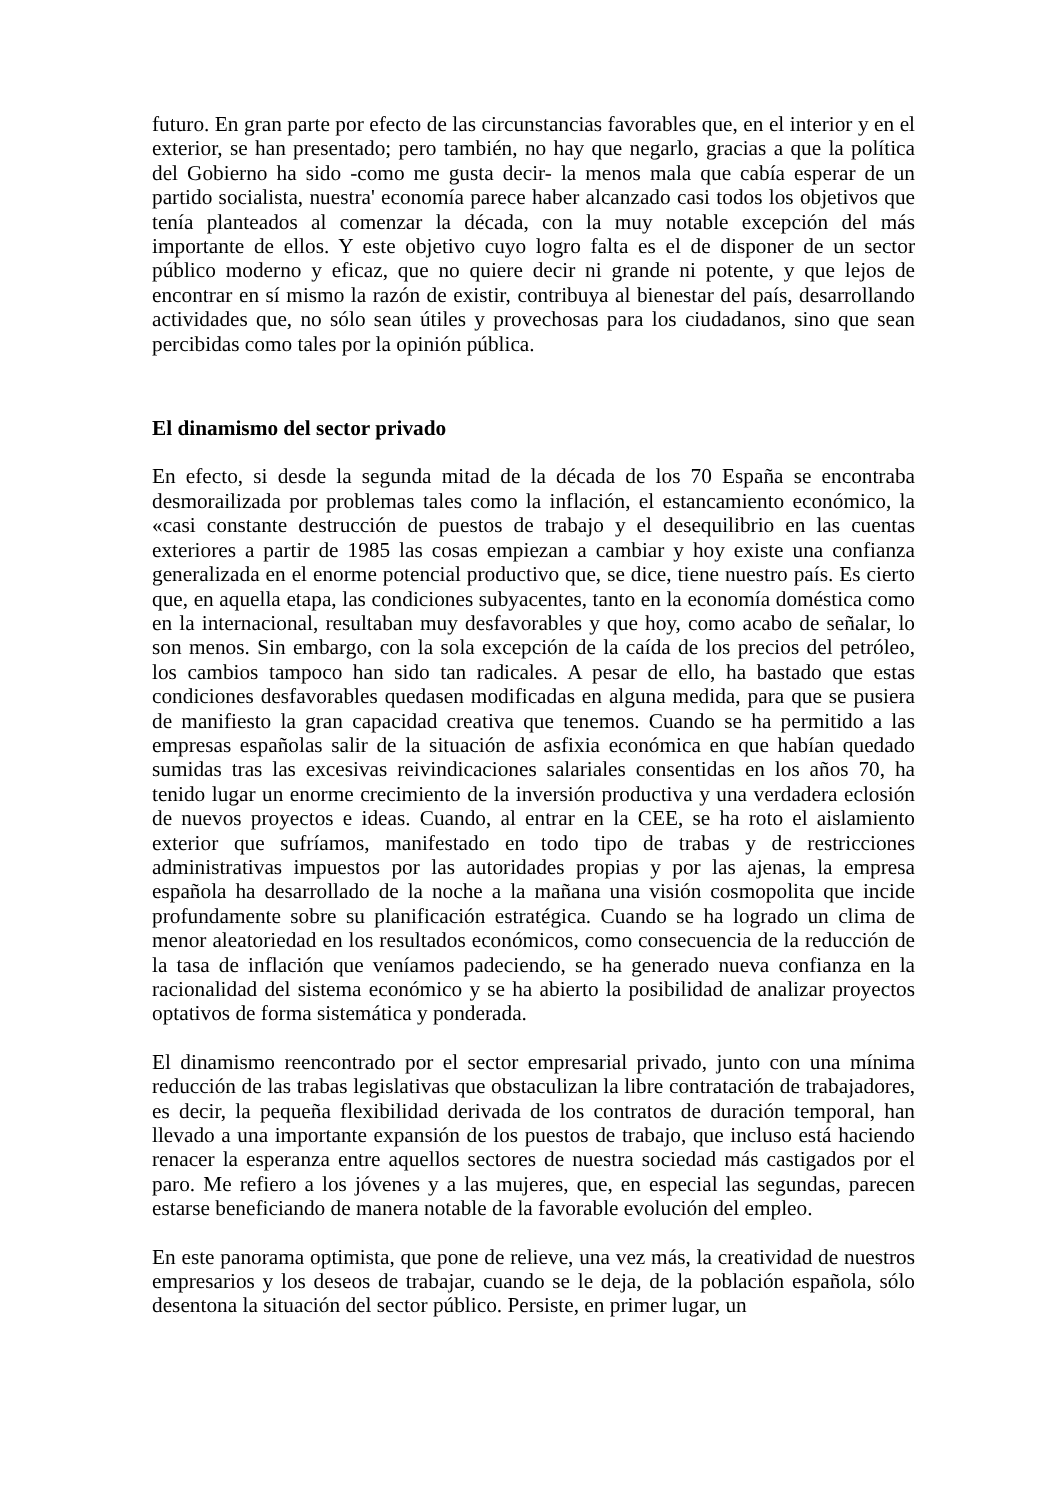futuro. En gran parte por efecto de las circunstancias favorables que, en el interior y en el exterior, se han presentado; pero también, no hay que negarlo, gracias a que la política del Gobierno ha sido -como me gusta decir- la menos mala que cabía esperar de un partido socialista, nuestra' economía parece haber alcanzado casi todos los objetivos que tenía planteados al comenzar la década, con la muy notable excepción del más importante de ellos. Y este objetivo cuyo logro falta es el de disponer de un sector público moderno y eficaz, que no quiere decir ni grande ni potente, y que lejos de encontrar en sí mismo la razón de existir, contribuya al bienestar del país, desarrollando actividades que, no sólo sean útiles y provechosas para los ciudadanos, sino que sean percibidas como tales por la opinión pública.
El dinamismo del sector privado
En efecto, si desde la segunda mitad de la década de los 70 España se encontraba desmorailizada por problemas tales como la inflación, el estancamiento económico, la «casi constante destrucción de puestos de trabajo y el desequilibrio en las cuentas exteriores a partir de 1985 las cosas empiezan a cambiar y hoy existe una confianza generalizada en el enorme potencial productivo que, se dice, tiene nuestro país. Es cierto que, en aquella etapa, las condiciones subyacentes, tanto en la economía doméstica como en la internacional, resultaban muy desfavorables y que hoy, como acabo de señalar, lo son menos. Sin embargo, con la sola excepción de la caída de los precios del petróleo, los cambios tampoco han sido tan radicales. A pesar de ello, ha bastado que estas condiciones desfavorables quedasen modificadas en alguna medida, para que se pusiera de manifiesto la gran capacidad creativa que tenemos. Cuando se ha permitido a las empresas españolas salir de la situación de asfixia económica en que habían quedado sumidas tras las excesivas reivindicaciones salariales consentidas en los años 70, ha tenido lugar un enorme crecimiento de la inversión productiva y una verdadera eclosión de nuevos proyectos e ideas. Cuando, al entrar en la CEE, se ha roto el aislamiento exterior que sufríamos, manifestado en todo tipo de trabas y de restricciones administrativas impuestos por las autoridades propias y por las ajenas, la empresa española ha desarrollado de la noche a la mañana una visión cosmopolita que incide profundamente sobre su planificación estratégica. Cuando se ha logrado un clima de menor aleatoriedad en los resultados económicos, como consecuencia de la reducción de la tasa de inflación que veníamos padeciendo, se ha generado nueva confianza en la racionalidad del sistema económico y se ha abierto la posibilidad de analizar proyectos optativos de forma sistemática y ponderada.
El dinamismo reencontrado por el sector empresarial privado, junto con una mínima reducción de las trabas legislativas que obstaculizan la libre contratación de trabajadores, es decir, la pequeña flexibilidad derivada de los contratos de duración temporal, han llevado a una importante expansión de los puestos de trabajo, que incluso está haciendo renacer la esperanza entre aquellos sectores de nuestra sociedad más castigados por el paro. Me refiero a los jóvenes y a las mujeres, que, en especial las segundas, parecen estarse beneficiando de manera notable de la favorable evolución del empleo.
En este panorama optimista, que pone de relieve, una vez más, la creatividad de nuestros empresarios y los deseos de trabajar, cuando se le deja, de la población española, sólo desentona la situación del sector público. Persiste, en primer lugar, un